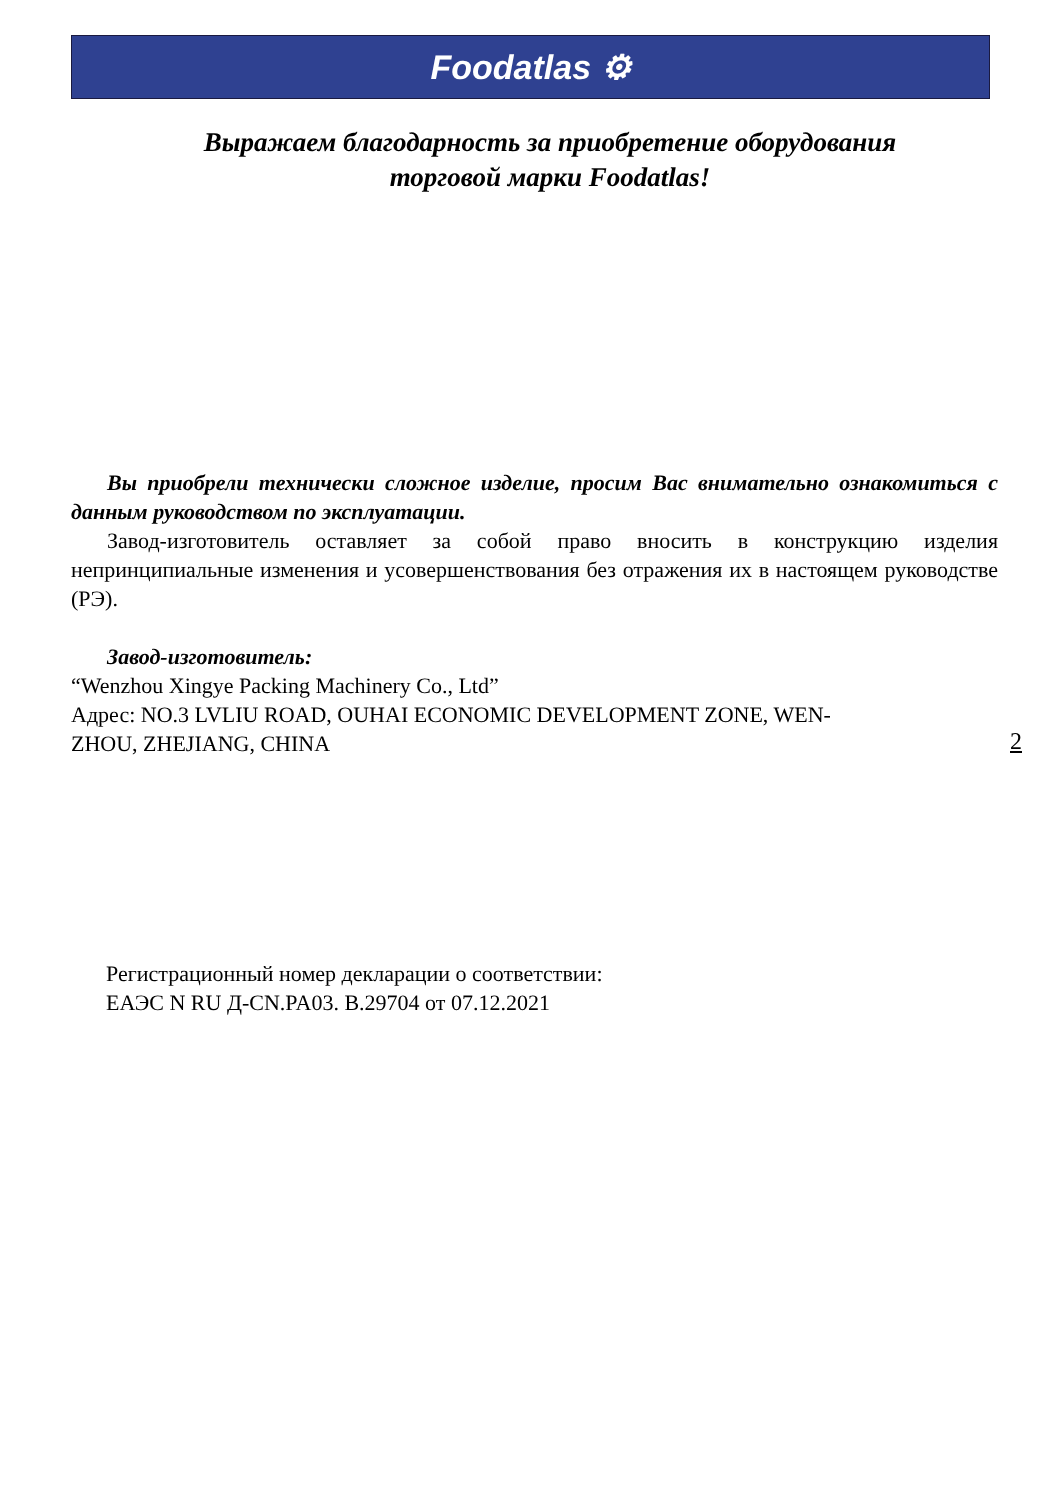Foodatlas ⚙
Выражаем благодарность за приобретение оборудования
торговой марки Foodatlas!
Вы приобрели технически сложное изделие, просим Вас внимательно ознакомиться с данным руководством по эксплуатации.
Завод-изготовитель оставляет за собой право вносить в конструкцию изделия непринципиальные изменения и усовершенствования без отражения их в настоящем руководстве (РЭ).
Завод-изготовитель:
“Wenzhou Xingye Packing Machinery Co., Ltd”
Адрес: NO.3 LVLIU ROAD, OUHAI ECONOMIC DEVELOPMENT ZONE, WEN-
ZHOU, ZHEJIANG, CHINA
2
Регистрационный номер декларации о соответствии:
ЕАЭС N RU Д-CN.PA03. B.29704 от 07.12.2021